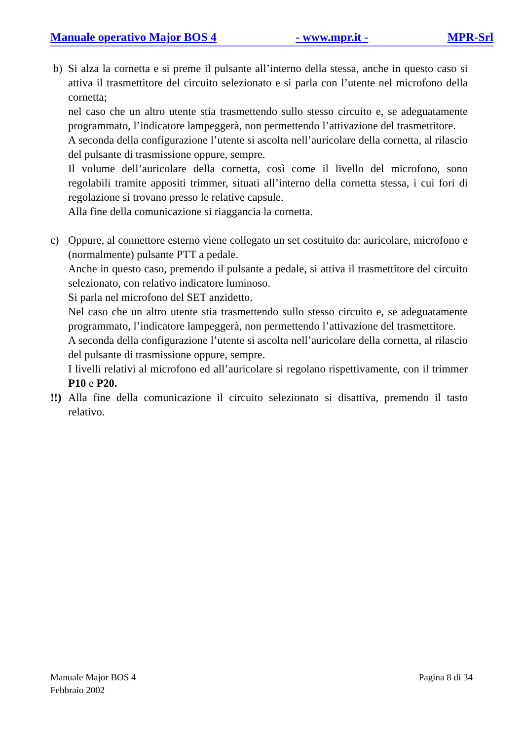Manuale operativo Major BOS 4 - www.mpr.it - MPR-Srl
b) Si alza la cornetta e si preme il pulsante all’interno della stessa, anche in questo caso si attiva il trasmettitore del circuito selezionato e si parla con l’utente nel microfono della cornetta;
nel caso che un altro utente stia trasmettendo sullo stesso circuito e, se adeguatamente programmato, l’indicatore lampeggerà, non permettendo l’attivazione del trasmettitore.
A seconda della configurazione l’utente si ascolta nell’auricolare della cornetta, al rilascio del pulsante di trasmissione oppure, sempre.
Il volume dell’auricolare della cornetta, così come il livello del microfono, sono regolabili tramite appositi trimmer, situati all’interno della cornetta stessa, i cui fori di regolazione si trovano presso le relative capsule.
Alla fine della comunicazione si riaggancia la cornetta.
c) Oppure, al connettore esterno viene collegato un set costituito da: auricolare, microfono e (normalmente) pulsante PTT a pedale.
Anche in questo caso, premendo il pulsante a pedale, si attiva il trasmettitore del circuito selezionato, con relativo indicatore luminoso.
Si parla nel microfono del SET anzidetto.
Nel caso che un altro utente stia trasmettendo sullo stesso circuito e, se adeguatamente programmato, l’indicatore lampeggerà, non permettendo l’attivazione del trasmettitore.
A seconda della configurazione l’utente si ascolta nell’auricolare della cornetta, al rilascio del pulsante di trasmissione oppure, sempre.
I livelli relativi al microfono ed all’auricolare si regolano rispettivamente, con il trimmer P10 e P20.
!!)
Alla fine della comunicazione il circuito selezionato si disattiva, premendo il tasto relativo.
Manuale Major BOS 4
Febbraio 2002 Pagina 8 di 34